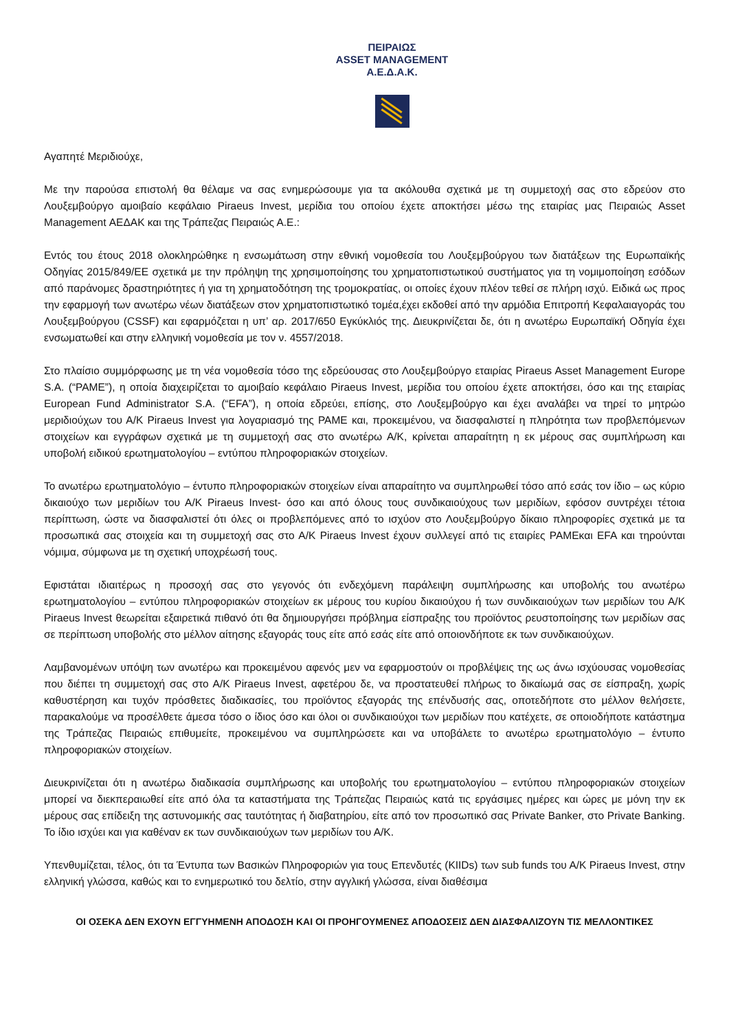ΠΕΙΡΑΙΩΣ
ASSET MANAGEMENT
Α.Ε.Δ.Α.Κ.
Αγαπητέ Μεριδιούχε,
Με την παρούσα επιστολή θα θέλαμε να σας ενημερώσουμε για τα ακόλουθα σχετικά με τη συμμετοχή σας στο εδρεύον στο Λουξεμβούργο αμοιβαίο κεφάλαιο Piraeus Invest, μερίδια του οποίου έχετε αποκτήσει μέσω της εταιρίας μας Πειραιώς Asset Management ΑΕΔΑΚ και της Τράπεζας Πειραιώς Α.Ε.:
Εντός του έτους 2018 ολοκληρώθηκε η ενσωμάτωση στην εθνική νομοθεσία του Λουξεμβούργου των διατάξεων της Ευρωπαϊκής Οδηγίας 2015/849/ΕΕ σχετικά με την πρόληψη της χρησιμοποίησης του χρηματοπιστωτικού συστήματος για τη νομιμοποίηση εσόδων από παράνομες δραστηριότητες ή για τη χρηματοδότηση της τρομοκρατίας, οι οποίες έχουν πλέον τεθεί σε πλήρη ισχύ. Ειδικά ως προς την εφαρμογή των ανωτέρω νέων διατάξεων στον χρηματοπιστωτικό τομέα,έχει εκδοθεί από την αρμόδια Επιτροπή Κεφαλαιαγοράς του Λουξεμβούργου (CSSF) και εφαρμόζεται η υπ’ αρ. 2017/650 Εγκύκλιός της. Διευκρινίζεται δε, ότι η ανωτέρω Ευρωπαϊκή Οδηγία έχει ενσωματωθεί και στην ελληνική νομοθεσία με τον ν. 4557/2018.
Στο πλαίσιο συμμόρφωσης με τη νέα νομοθεσία τόσο της εδρεύουσας στο Λουξεμβούργο εταιρίας Piraeus Asset Management Europe S.A. (“PAME”), η οποία διαχειρίζεται το αμοιβαίο κεφάλαιο Piraeus Invest, μερίδια του οποίου έχετε αποκτήσει, όσο και της εταιρίας European Fund Administrator S.A. (“EFA”), η οποία εδρεύει, επίσης, στο Λουξεμβούργο και έχει αναλάβει να τηρεί το μητρώο μεριδιούχων του Α/Κ Piraeus Invest για λογαριασμό της PAME και, προκειμένου, να διασφαλιστεί η πληρότητα των προβλεπόμενων στοιχείων και εγγράφων σχετικά με τη συμμετοχή σας στο ανωτέρω Α/Κ, κρίνεται απαραίτητη η εκ μέρους σας συμπλήρωση και υποβολή ειδικού ερωτηματολογίου – εντύπου πληροφοριακών στοιχείων.
Το ανωτέρω ερωτηματολόγιο – έντυπο πληροφοριακών στοιχείων είναι απαραίτητο να συμπληρωθεί τόσο από εσάς τον ίδιο – ως κύριο δικαιούχο των μεριδίων του Α/Κ Piraeus Invest- όσο και από όλους τους συνδικαιούχους των μεριδίων, εφόσον συντρέχει τέτοια περίπτωση, ώστε να διασφαλιστεί ότι όλες οι προβλεπόμενες από το ισχύον στο Λουξεμβούργο δίκαιο πληροφορίες σχετικά με τα προσωπικά σας στοιχεία και τη συμμετοχή σας στο Α/Κ Piraeus Invest έχουν συλλεγεί από τις εταιρίες PAMEκαι EFA και τηρούνται νόμιμα, σύμφωνα με τη σχετική υποχρέωσή τους.
Εφιστάται ιδιαιτέρως η προσοχή σας στο γεγονός ότι ενδεχόμενη παράλειψη συμπλήρωσης και υποβολής του ανωτέρω ερωτηματολογίου – εντύπου πληροφοριακών στοιχείων εκ μέρους του κυρίου δικαιούχου ή των συνδικαιούχων των μεριδίων του Α/Κ Piraeus Invest θεωρείται εξαιρετικά πιθανό ότι θα δημιουργήσει πρόβλημα είσπραξης του προϊόντος ρευστοποίησης των μεριδίων σας σε περίπτωση υποβολής στο μέλλον αίτησης εξαγοράς τους είτε από εσάς είτε από οποιονδήποτε εκ των συνδικαιούχων.
Λαμβανομένων υπόψη των ανωτέρω και προκειμένου αφενός μεν να εφαρμοστούν οι προβλέψεις της ως άνω ισχύουσας νομοθεσίας που διέπει τη συμμετοχή σας στο Α/Κ Piraeus Invest, αφετέρου δε, να προστατευθεί πλήρως το δικαίωμά σας σε είσπραξη, χωρίς καθυστέρηση και τυχόν πρόσθετες διαδικασίες, του προϊόντος εξαγοράς της επένδυσής σας, οποτεδήποτε στο μέλλον θελήσετε, παρακαλούμε να προσέλθετε άμεσα τόσο ο ίδιος όσο και όλοι οι συνδικαιούχοι των μεριδίων που κατέχετε, σε οποιοδήποτε κατάστημα της Τράπεζας Πειραιώς επιθυμείτε, προκειμένου να συμπληρώσετε και να υποβάλετε το ανωτέρω ερωτηματολόγιο – έντυπο πληροφοριακών στοιχείων.
Διευκρινίζεται ότι η ανωτέρω διαδικασία συμπλήρωσης και υποβολής του ερωτηματολογίου – εντύπου πληροφοριακών στοιχείων μπορεί να διεκπεραιωθεί είτε από όλα τα καταστήματα της Τράπεζας Πειραιώς κατά τις εργάσιμες ημέρες και ώρες με μόνη την εκ μέρους σας επίδειξη της αστυνομικής σας ταυτότητας ή διαβατηρίου, είτε από τον προσωπικό σας Private Banker, στο Private Banking. Το ίδιο ισχύει και για καθέναν εκ των συνδικαιούχων των μεριδίων του Α/Κ.
Υπενθυμίζεται, τέλος, ότι τα Έντυπα των Βασικών Πληροφοριών για τους Επενδυτές (KIIDs) των sub funds του Α/Κ Piraeus Invest, στην ελληνική γλώσσα, καθώς και το ενημερωτικό του δελτίο, στην αγγλική γλώσσα, είναι διαθέσιμα
ΟΙ ΟΣΕΚΑ ΔΕΝ ΕΧΟΥΝ ΕΓΓΥΗΜΕΝΗ ΑΠΟΔΟΣΗ ΚΑΙ ΟΙ ΠΡΟΗΓΟΥΜΕΝΕΣ ΑΠΟΔΟΣΕΙΣ ΔΕΝ ΔΙΑΣΦΑΛΙΖΟΥΝ ΤΙΣ ΜΕΛΛΟΝΤΙΚΕΣ